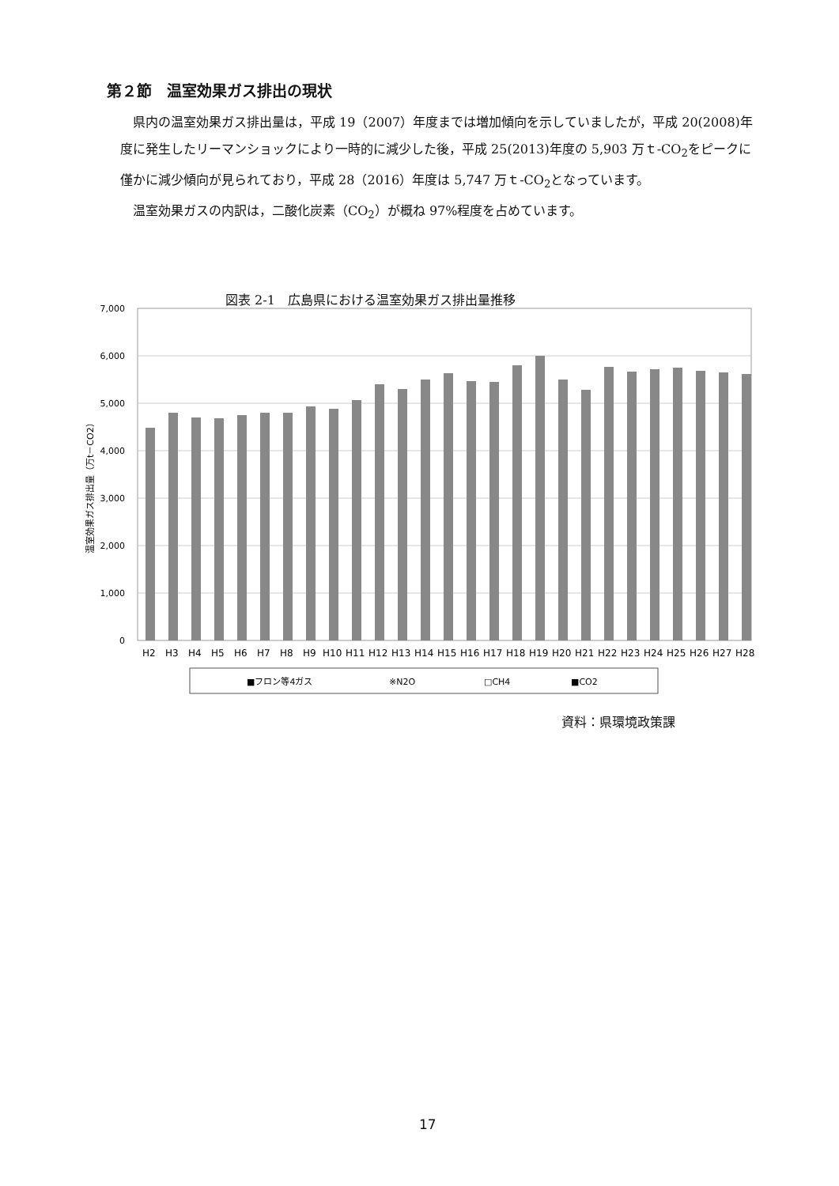第２節　温室効果ガス排出の現状
　県内の温室効果ガス排出量は，平成 19（2007）年度までは増加傾向を示していましたが，平成 20(2008)年度に発生したリーマンショックにより一時的に減少した後，平成 25(2013)年度の 5,903 万ｔ-CO<sub>2</sub>をピークに僅かに減少傾向が見られており，平成 28（2016）年度は 5,747 万ｔ-CO<sub>2</sub>となっています。
　温室効果ガスの内訳は，二酸化炭素（CO<sub>2</sub>）が概ね 97%程度を占めています。
図表 2-1　広島県における温室効果ガス排出量推移
7,000
6,000
5,000
4,000
3,000
2,000
1,000
0
温室効果ガス排出量（万t－CO2）
H2
H3
H4
H5
H6
H7
H8
H9
H10
H11
H12
H13
H14
H15
H16
H17
H18
H19
H20
H21
H22
H23
H24
H25
H26
H27
H28
■フロン等4ガス
※N2O
□CH4
■CO2
資料：県環境政策課
17